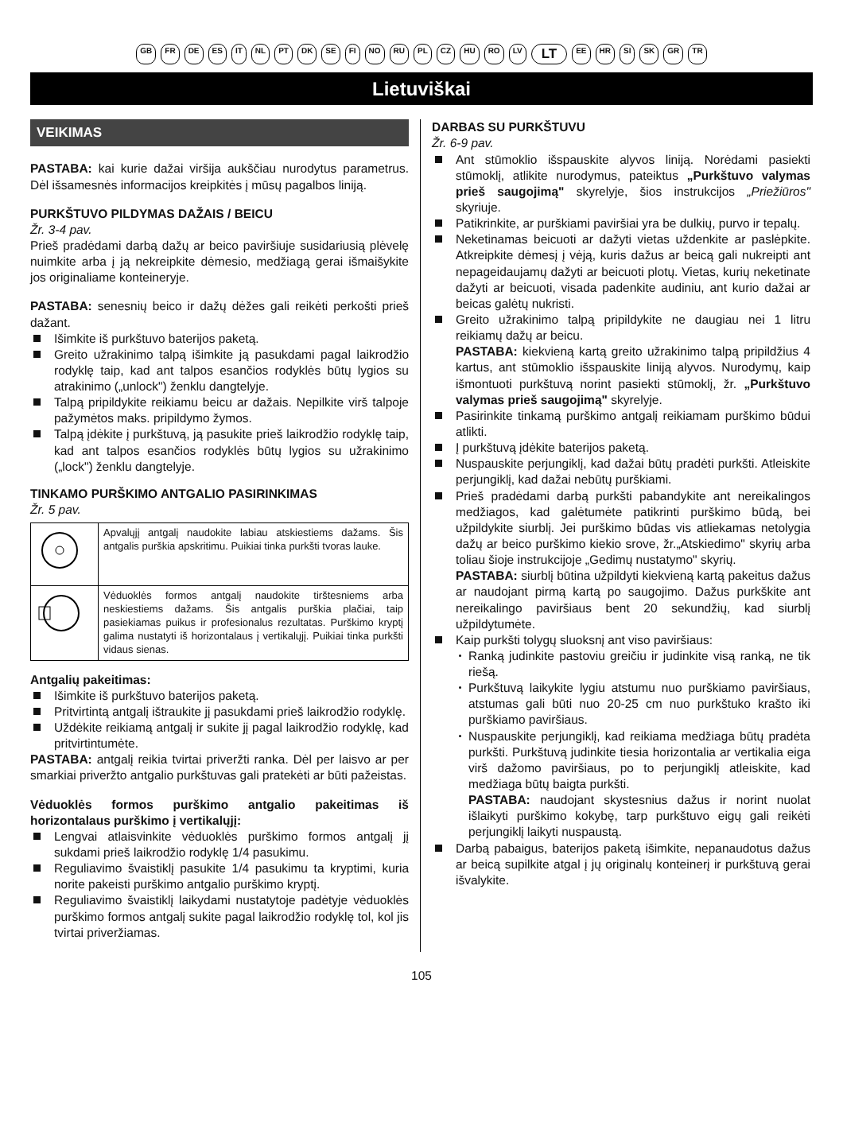GB FR DE ES IT NL PT DK SE FI NO RU PL CZ HU RO LV LT EE HR SI SK GR TR
Lietuviškai
VEIKIMAS
PASTABA: kai kurie dažai viršija aukščiau nurodytus parametrus. Dėl išsamesnės informacijos kreipkitės į mūsų pagalbos liniją.
PURKŠTUVO PILDYMAS DAŽAIS / BEICU
Žr. 3-4 pav.
Prieš pradėdami darbą dažų ar beico paviršiuje susidariusią plėvelę nuimkite arba į ją nekreipkite dėmesio, medžiagą gerai išmaišykite jos originaliame konteineryje.
PASTABA: senesnių beico ir dažų dėžes gali reikėti perkošti prieš dažant.
Išimkite iš purkštuvo baterijos paketą.
Greito užrakinimo talpą išimkite ją pasukdami pagal laikrodžio rodyklę taip, kad ant talpos esančios rodyklės būtų lygios su atrakinimo („unlock") ženklu dangtelyje.
Talpą pripildykite reikiamu beicu ar dažais. Nepilkite virš talpoje pažymėtos maks. pripildymo žymos.
Talpą įdėkite į purkštuvą, ją pasukite prieš laikrodžio rodyklę taip, kad ant talpos esančios rodyklės būtų lygios su užrakinimo („lock") ženklu dangtelyje.
TINKAMO PURŠKIMO ANTGALIO PASIRINKIMAS
Žr. 5 pav.
| | Apvalųjį antgalį naudokite labiau atskiestiems dažams. Šis antgalis purškia apskritimu. Puikiai tinka purkšti tvoras lauke. |
| | Vėduoklės formos antgalį naudokite tirštesniems arba neskiestiems dažams. Šis antgalis purškia plačiai, taip pasiekiamas puikus ir profesionalus rezultatas. Purškimo kryptį galima nustatyti iš horizontalaus į vertikalųjį. Puikiai tinka purkšti vidaus sienas. |
Antgalių pakeitimas:
Išimkite iš purkštuvo baterijos paketą.
Pritvirtintą antgalį ištraukite jį pasukdami prieš laikrodžio rodyklę.
Uždėkite reikiamą antgalį ir sukite jį pagal laikrodžio rodyklę, kad pritvirtintumėte.
PASTABA: antgalį reikia tvirtai priveržti ranka. Dėl per laisvo ar per smarkiai priveržto antgalio purkštuvas gali pratekėti ar būti pažeistas.
Vėduoklės formos purškimo antgalio pakeitimas iš horizontalaus purškimo į vertikalųjį:
Lengvai atlaisvinkite vėduoklės purškimo formos antgalį jį sukdami prieš laikrodžio rodyklę 1/4 pasukimu.
Reguliavimo švaistiklį pasukite 1/4 pasukimu ta kryptimi, kuria norite pakeisti purškimo antgalio purškimo kryptį.
Reguliavimo švaistiklį laikydami nustatytoje padėtyje vėduoklės purškimo formos antgalį sukite pagal laikrodžio rodyklę tol, kol jis tvirtai priveržiamas.
DARBAS SU PURKŠTUVU
Žr. 6-9 pav.
Ant stūmoklio išspauskite alyvos liniją. Norėdami pasiekti stūmoklį, atlikite nurodymus, pateiktus „Purkštuvo valymas prieš saugojimą" skyrelyje, šios instrukcijos „Priežiūros" skyriuje.
Patikrinkite, ar purškiami paviršiai yra be dulkių, purvo ir tepalų.
Neketinamas beicuoti ar dažyti vietas uždenkite ar paslėpkite. Atkreipkite dėmesį į vėją, kuris dažus ar beicą gali nukreipti ant nepageidaujamų dažyti ar beicuoti plotų. Vietas, kurių neketinate dažyti ar beicuoti, visada padenkite audiniu, ant kurio dažai ar beicas galėtų nukristi.
Greito užrakinimo talpą pripildykite ne daugiau nei 1 litru reikiamų dažų ar beicu.
PASTABA: kiekvieną kartą greito užrakinimo talpą pripildžius 4 kartus, ant stūmoklio išspauskite liniją alyvos. Nurodymų, kaip išmontuoti purkštuvą norint pasiekti stūmoklį, žr. „Purkštuvo valymas prieš saugojimą" skyrelyje.
Pasirinkite tinkamą purškimo antgalį reikiamam purškimo būdui atlikti.
Į purkštuvą įdėkite baterijos paketą.
Nuspauskite perjungiklį, kad dažai būtų pradėti purkšti. Atleiskite perjungiklį, kad dažai nebūtų purškiami.
Prieš pradėdami darbą purkšti pabandykite ant nereikalingos medžiagos, kad galėtumėte patikrinti purškimo būdą, bei užpildykite siurblį. Jei purškimo būdas vis atliekamas netolygia dažų ar beico purškimo kiekio srove, žr.„Atskiedimo" skyrių arba toliau šioje instrukcijoje „Gedimų nustatymo" skyrių.
PASTABA: siurblį būtina užpildyti kiekvieną kartą pakeitus dažus ar naudojant pirmą kartą po saugojimo. Dažus purkškite ant nereikalingo paviršiaus bent 20 sekundžių, kad siurblį užpildytumėte.
Kaip purkšti tolygų sluoksnį ant viso paviršiaus:
Ranką judinkite pastoviu greičiu ir judinkite visą ranką, ne tik riešą.
Purkštuvą laikykite lygiu atstumu nuo purškiamo paviršiaus, atstumas gali būti nuo 20-25 cm nuo purkštuko krašto iki purškiamo paviršiaus.
Nuspauskite perjungiklį, kad reikiama medžiaga būtų pradėta purkšti. Purkštuvą judinkite tiesia horizontalia ar vertikalia eiga virš dažomo paviršiaus, po to perjungiklį atleiskite, kad medžiaga būtų baigta purkšti.
PASTABA: naudojant skystesnius dažus ir norint nuolat išlaikyti purškimo kokybę, tarp purkštuvo eigų gali reikėti perjungiklį laikyti nuspaustą.
Darbą pabaigus, baterijos paketą išimkite, nepanaudotus dažus ar beicą supilkite atgal į jų originalų konteinerį ir purkštuvą gerai išvalykite.
105